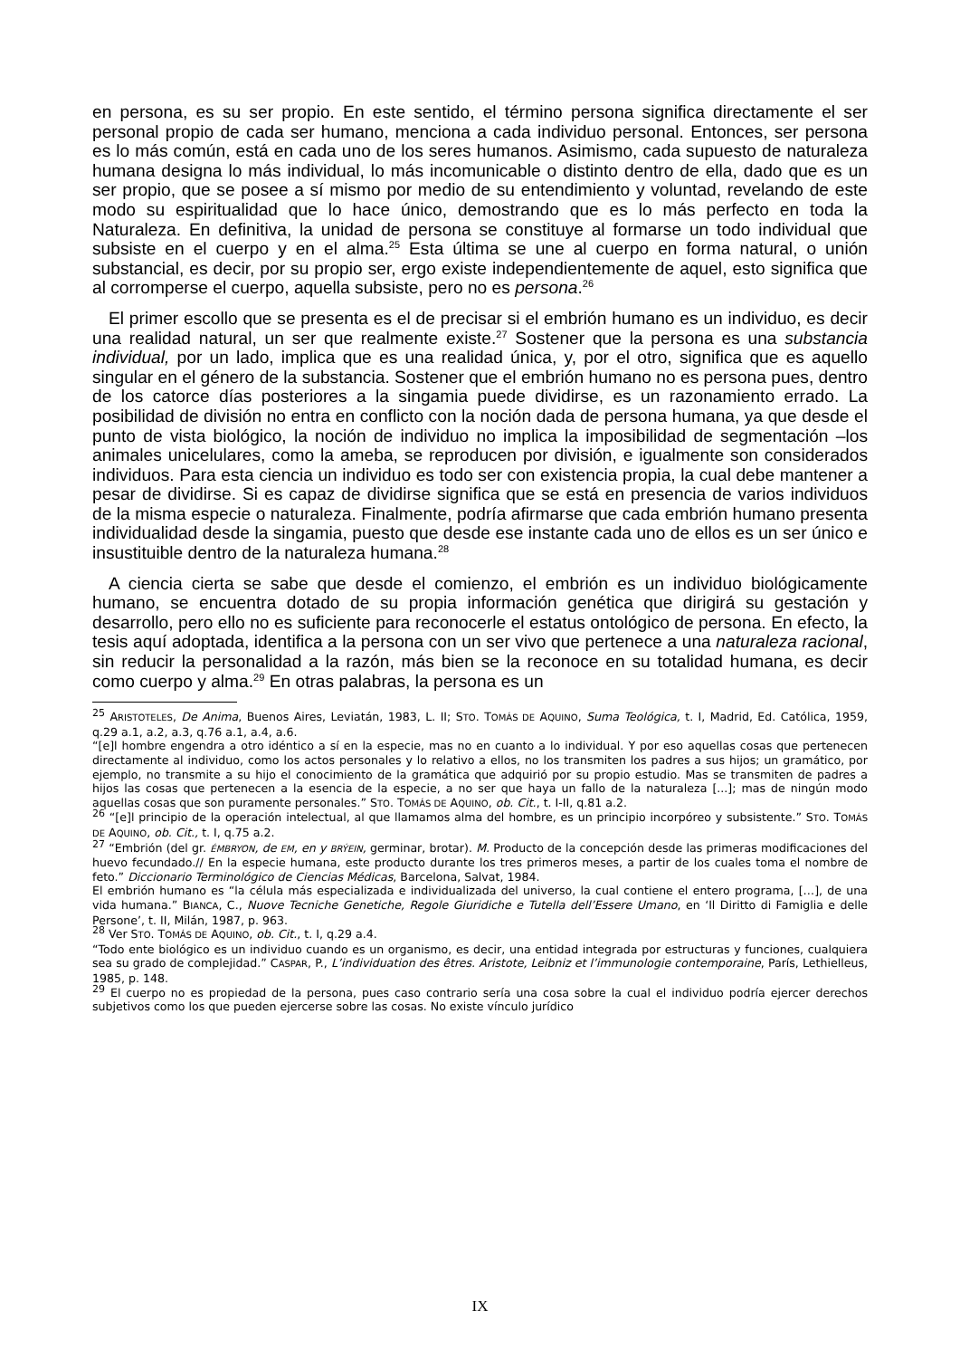en persona, es su ser propio. En este sentido, el término persona significa directamente el ser personal propio de cada ser humano, menciona a cada individuo personal. Entonces, ser persona es lo más común, está en cada uno de los seres humanos. Asimismo, cada supuesto de naturaleza humana designa lo más individual, lo más incomunicable o distinto dentro de ella, dado que es un ser propio, que se posee a sí mismo por medio de su entendimiento y voluntad, revelando de este modo su espiritualidad que lo hace único, demostrando que es lo más perfecto en toda la Naturaleza. En definitiva, la unidad de persona se constituye al formarse un todo individual que subsiste en el cuerpo y en el alma.<sup>25</sup> Esta última se une al cuerpo en forma natural, o unión substancial, es decir, por su propio ser, ergo existe independientemente de aquel, esto significa que al corromperse el cuerpo, aquella subsiste, pero no es persona.<sup>26</sup>
El primer escollo que se presenta es el de precisar si el embrión humano es un individuo, es decir una realidad natural, un ser que realmente existe.<sup>27</sup> Sostener que la persona es una substancia individual, por un lado, implica que es una realidad única, y, por el otro, significa que es aquello singular en el género de la substancia. Sostener que el embrión humano no es persona pues, dentro de los catorce días posteriores a la singamia puede dividirse, es un razonamiento errado. La posibilidad de división no entra en conflicto con la noción dada de persona humana, ya que desde el punto de vista biológico, la noción de individuo no implica la imposibilidad de segmentación –los animales unicelulares, como la ameba, se reproducen por división, e igualmente son considerados individuos. Para esta ciencia un individuo es todo ser con existencia propia, la cual debe mantener a pesar de dividirse. Si es capaz de dividirse significa que se está en presencia de varios individuos de la misma especie o naturaleza. Finalmente, podría afirmarse que cada embrión humano presenta individualidad desde la singamia, puesto que desde ese instante cada uno de ellos es un ser único e insustituible dentro de la naturaleza humana.<sup>28</sup>
A ciencia cierta se sabe que desde el comienzo, el embrión es un individuo biológicamente humano, se encuentra dotado de su propia información genética que dirigirá su gestación y desarrollo, pero ello no es suficiente para reconocerle el estatus ontológico de persona. En efecto, la tesis aquí adoptada, identifica a la persona con un ser vivo que pertenece a una naturaleza racional, sin reducir la personalidad a la razón, más bien se la reconoce en su totalidad humana, es decir como cuerpo y alma.<sup>29</sup> En otras palabras, la persona es un
<sup>25</sup> ARISTOTELES, De Anima, Buenos Aires, Leviatán, 1983, L. II; STO. TOMÁS DE AQUINO, Suma Teológica, t. I, Madrid, Ed. Católica, 1959, q.29 a.1, a.2, a.3, q.76 a.1, a.4, a.6.
“[e]l hombre engendra a otro idéntico a sí en la especie, mas no en cuanto a lo individual. Y por eso aquellas cosas que pertenecen directamente al individuo, como los actos personales y lo relativo a ellos, no los transmiten los padres a sus hijos; un gramático, por ejemplo, no transmite a su hijo el conocimiento de la gramática que adquirió por su propio estudio. Mas se transmiten de padres a hijos las cosas que pertenecen a la esencia de la especie, a no ser que haya un fallo de la naturaleza [...]; mas de ningún modo aquellas cosas que son puramente personales.” STO. TOMÁS DE AQUINO, ob. Cit., t. I-II, q.81 a.2.
<sup>26</sup> “[e]l principio de la operación intelectual, al que llamamos alma del hombre, es un principio incorpóreo y subsistente.” STO. TOMÁS DE AQUINO, ob. Cit., t. I, q.75 a.2.
<sup>27</sup> “Embrión (del gr. ÉMBRYON, de EM, en y BRÝEIN, germinar, brotar). M. Producto de la concepción desde las primeras modificaciones del huevo fecundado.// En la especie humana, este producto durante los tres primeros meses, a partir de los cuales toma el nombre de feto.” Diccionario Terminológico de Ciencias Médicas, Barcelona, Salvat, 1984.
El embrión humano es “la célula más especializada e individualizada del universo, la cual contiene el entero programa, […], de una vida humana.” BIANCA, C., Nuove Tecniche Genetiche, Regole Giuridiche e Tutella dell’Essere Umano, en ‘Il Diritto di Famiglia e delle Persone’, t. II, Milán, 1987, p. 963.
<sup>28</sup> Ver STO. TOMÁS DE AQUINO, ob. Cit., t. I, q.29 a.4.
“Todo ente biológico es un individuo cuando es un organismo, es decir, una entidad integrada por estructuras y funciones, cualquiera sea su grado de complejidad.” CASPAR, P., L’individuation des êtres. Aristote, Leibniz et l’immunologie contemporaine, París, Lethielleus, 1985, p. 148.
<sup>29</sup> El cuerpo no es propiedad de la persona, pues caso contrario sería una cosa sobre la cual el individuo podría ejercer derechos subjetivos como los que pueden ejercerse sobre las cosas. No existe vínculo jurídico
IX